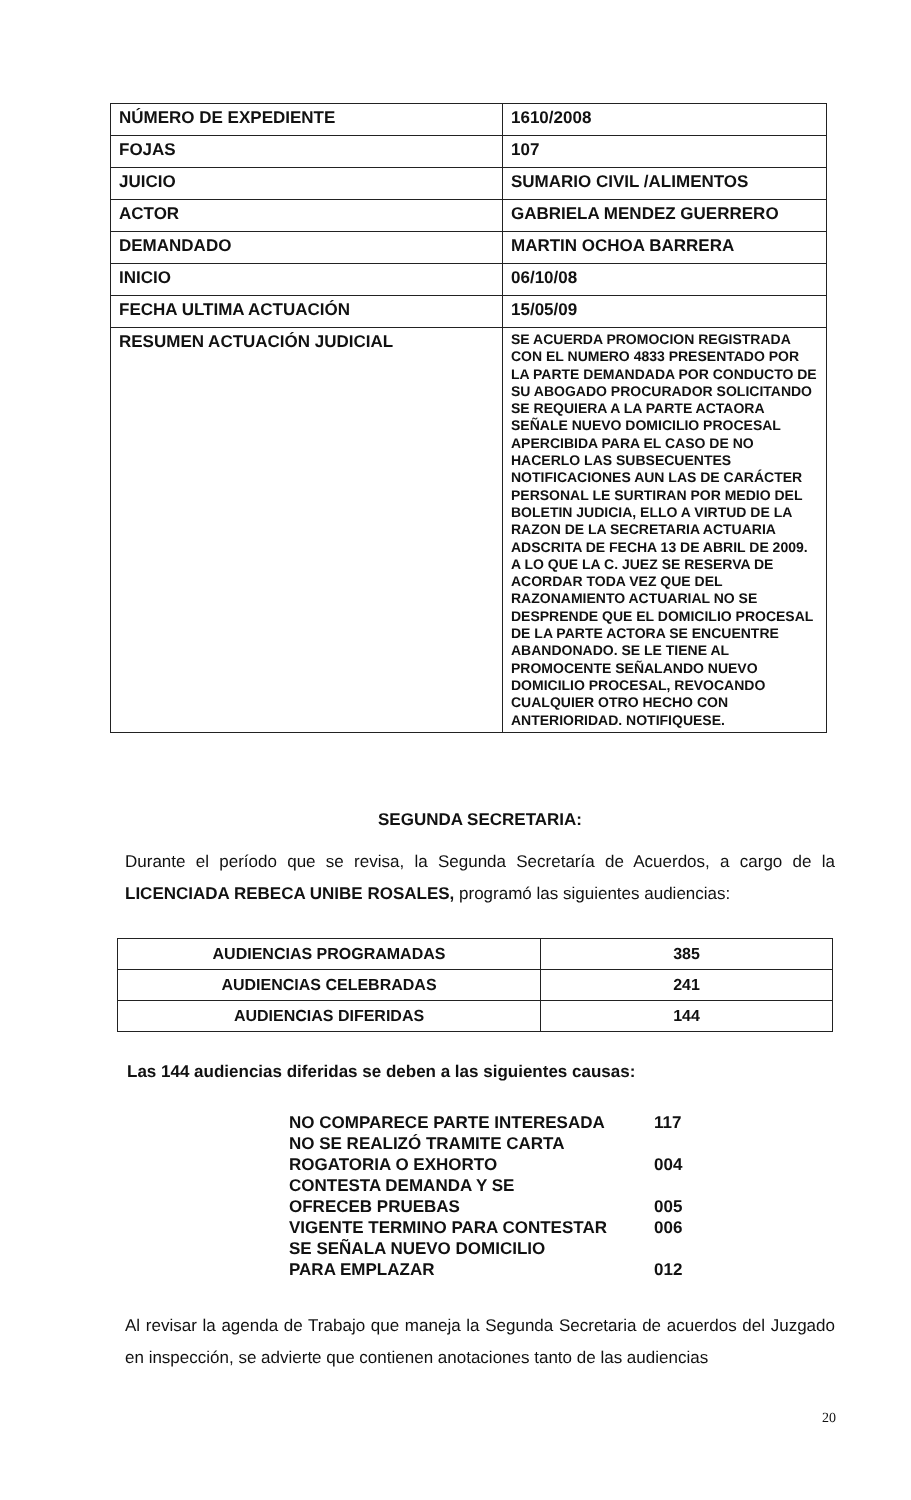| NÚMERO DE EXPEDIENTE | 1610/2008 |
| FOJAS | 107 |
| JUICIO | SUMARIO CIVIL /ALIMENTOS |
| ACTOR | GABRIELA MENDEZ GUERRERO |
| DEMANDADO | MARTIN OCHOA BARRERA |
| INICIO | 06/10/08 |
| FECHA ULTIMA ACTUACIÓN | 15/05/09 |
| RESUMEN ACTUACIÓN JUDICIAL | SE ACUERDA PROMOCION REGISTRADA CON EL NUMERO 4833 PRESENTADO POR LA PARTE DEMANDADA POR CONDUCTO DE SU ABOGADO PROCURADOR SOLICITANDO SE REQUIERA A LA PARTE ACTAORA SEÑALE NUEVO DOMICILIO PROCESAL APERCIBIDA PARA EL CASO DE NO HACERLO LAS SUBSECUENTES NOTIFICACIONES AUN LAS DE CARÁCTER PERSONAL LE SURTIRAN POR MEDIO DEL BOLETIN JUDICIA, ELLO A VIRTUD DE LA RAZON DE LA SECRETARIA ACTUARIA ADSCRITA DE FECHA 13 DE ABRIL DE 2009. A LO QUE LA C. JUEZ SE RESERVA DE ACORDAR TODA VEZ QUE DEL RAZONAMIENTO ACTUARIAL NO SE DESPRENDE QUE EL DOMICILIO PROCESAL DE LA PARTE ACTORA SE ENCUENTRE ABANDONADO. SE LE TIENE AL PROMOCENTE SEÑALANDO NUEVO DOMICILIO PROCESAL, REVOCANDO CUALQUIER OTRO HECHO CON ANTERIORIDAD. NOTIFIQUESE. |
SEGUNDA SECRETARIA:
Durante el período que se revisa, la Segunda Secretaría de Acuerdos, a cargo de la LICENCIADA REBECA UNIBE ROSALES, programó las siguientes audiencias:
| AUDIENCIAS PROGRAMADAS | 385 |
| AUDIENCIAS CELEBRADAS | 241 |
| AUDIENCIAS DIFERIDAS | 144 |
Las 144 audiencias diferidas se deben a las siguientes causas:
| NO COMPARECE PARTE INTERESADA | 117 |
| NO SE REALIZÓ TRAMITE CARTA ROGATORIA O EXHORTO | 004 |
| CONTESTA DEMANDA Y SE OFRECEB PRUEBAS | 005 |
| VIGENTE TERMINO PARA CONTESTAR | 006 |
| SE SEÑALA NUEVO DOMICILIO PARA EMPLAZAR | 012 |
Al revisar la agenda de Trabajo que maneja la Segunda Secretaria de acuerdos del Juzgado en inspección, se advierte que contienen anotaciones tanto de las audiencias
20